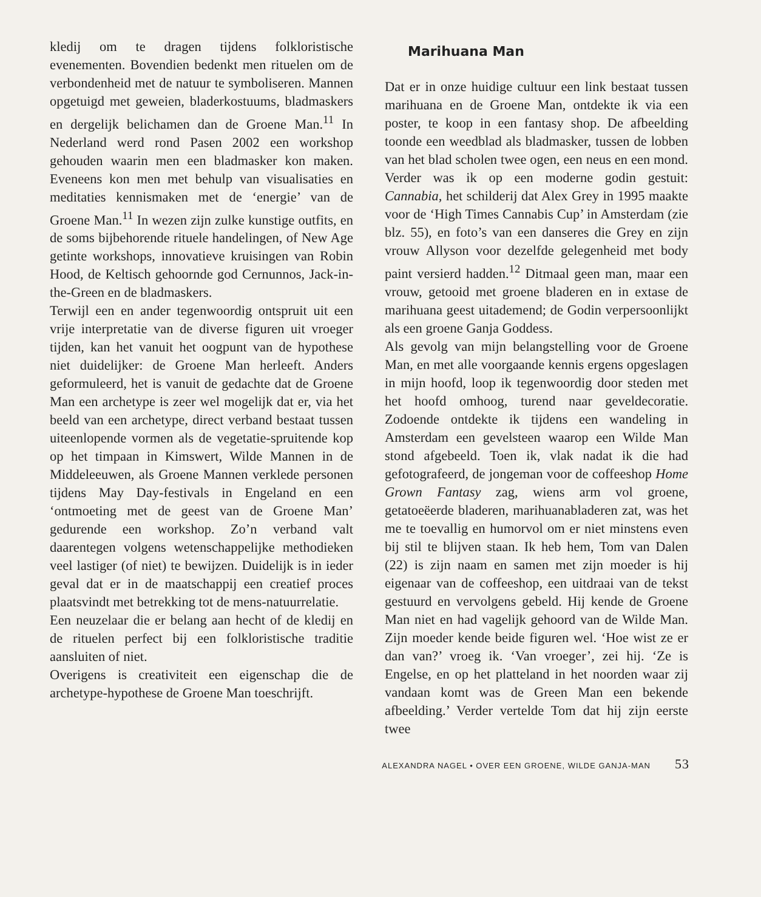kledij om te dragen tijdens folkloristische evenementen. Bovendien bedenkt men rituelen om de verbondenheid met de natuur te symboliseren. Mannen opgetuigd met geweien, bladerkostuums, bladmaskers en dergelijk belichamen dan de Groene Man.<sup>11</sup> In Nederland werd rond Pasen 2002 een workshop gehouden waarin men een bladmasker kon maken. Eveneens kon men met behulp van visualisaties en meditaties kennismaken met de ‘energie’ van de Groene Man.<sup>11</sup> In wezen zijn zulke kunstige outfits, en de soms bijbehorende rituele handelingen, of New Age getinte workshops, innovatieve kruisingen van Robin Hood, de Keltisch gehoornde god Cernunnos, Jack-in-the-Green en de bladmaskers.
Terwijl een en ander tegenwoordig ontspruit uit een vrije interpretatie van de diverse figuren uit vroeger tijden, kan het vanuit het oogpunt van de hypothese niet duidelijker: de Groene Man herleeft. Anders geformuleerd, het is vanuit de gedachte dat de Groene Man een archetype is zeer wel mogelijk dat er, via het beeld van een archetype, direct verband bestaat tussen uiteenlopende vormen als de vegetatie-spruitende kop op het timpaan in Kimswert, Wilde Mannen in de Middeleeuwen, als Groene Mannen verklede personen tijdens May Day-festivals in Engeland en een ‘ontmoeting met de geest van de Groene Man’ gedurende een workshop. Zo’n verband valt daarentegen volgens wetenschappelijke methodieken veel lastiger (of niet) te bewijzen. Duidelijk is in ieder geval dat er in de maatschappij een creatief proces plaatsvindt met betrekking tot de mens-natuurrelatie.
Een neuzelaar die er belang aan hecht of de kledij en de rituelen perfect bij een folkloristische traditie aansluiten of niet.
Overigens is creativiteit een eigenschap die de archetype-hypothese de Groene Man toeschrijft.
Marihuana Man
Dat er in onze huidige cultuur een link bestaat tussen marihuana en de Groene Man, ontdekte ik via een poster, te koop in een fantasy shop. De afbeelding toonde een weedblad als bladmasker, tussen de lobben van het blad scholen twee ogen, een neus en een mond. Verder was ik op een moderne godin gestuit: Cannabia, het schilderij dat Alex Grey in 1995 maakte voor de ‘High Times Cannabis Cup’ in Amsterdam (zie blz. 55), en foto’s van een danseres die Grey en zijn vrouw Allyson voor dezelfde gelegenheid met body paint versierd hadden.<sup>12</sup> Ditmaal geen man, maar een vrouw, getooid met groene bladeren en in extase de marihuana geest uitademend; de Godin verpersoonlijkt als een groene Ganja Goddess.
Als gevolg van mijn belangstelling voor de Groene Man, en met alle voorgaande kennis ergens opgeslagen in mijn hoofd, loop ik tegenwoordig door steden met het hoofd omhoog, turend naar geveldecoratie. Zodoende ontdekte ik tijdens een wandeling in Amsterdam een gevelsteen waarop een Wilde Man stond afgebeeld. Toen ik, vlak nadat ik die had gefotografeerd, de jongeman voor de coffeeshop Home Grown Fantasy zag, wiens arm vol groene, getatoeëerde bladeren, marihuanabladeren zat, was het me te toevallig en humorvol om er niet minstens even bij stil te blijven staan. Ik heb hem, Tom van Dalen (22) is zijn naam en samen met zijn moeder is hij eigenaar van de coffeeshop, een uitdraai van de tekst gestuurd en vervolgens gebeld. Hij kende de Groene Man niet en had vagelijk gehoord van de Wilde Man. Zijn moeder kende beide figuren wel. ‘Hoe wist ze er dan van?’ vroeg ik. ‘Van vroeger’, zei hij. ‘Ze is Engelse, en op het platteland in het noorden waar zij vandaan komt was de Green Man een bekende afbeelding.’ Verder vertelde Tom dat hij zijn eerste twee
ALEXANDRA NAGEL • OVER EEN GROENE, WILDE GANJA-MAN 53